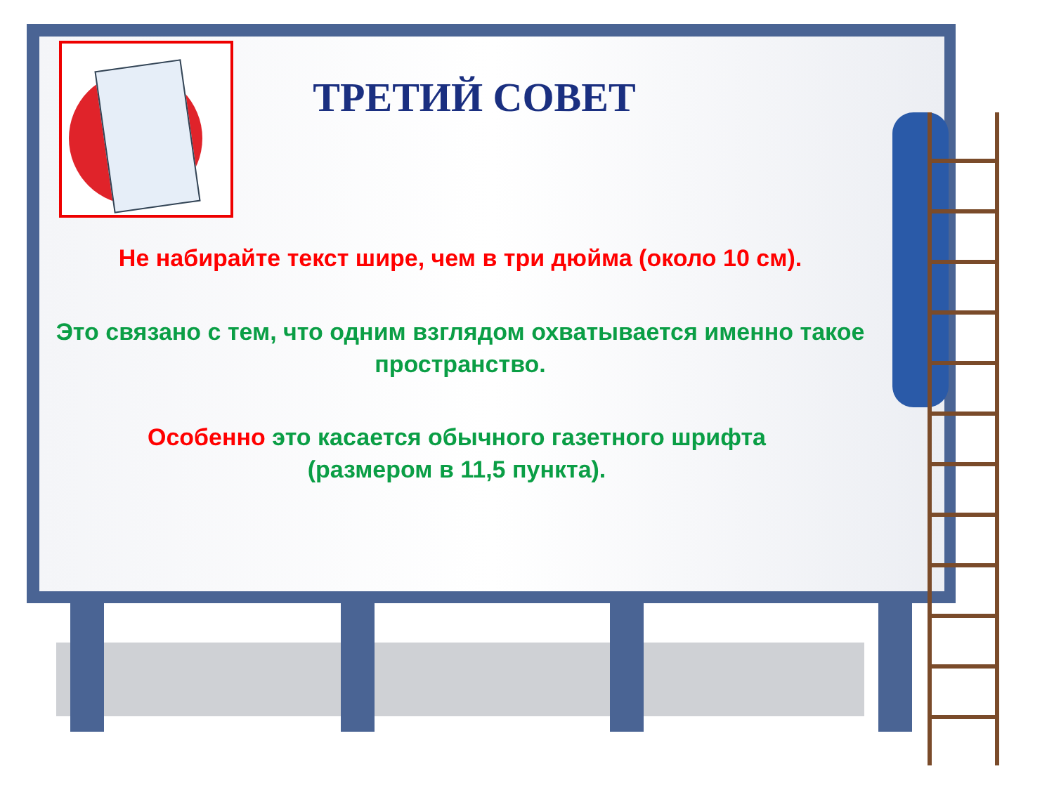ТРЕТИЙ СОВЕТ
Не набирайте текст шире, чем в три дюйма (около 10 см).
Это связано с тем, что одним взглядом охватывается именно такое пространство.
Особенно это касается обычного газетного шрифта (размером в 11,5 пункта).